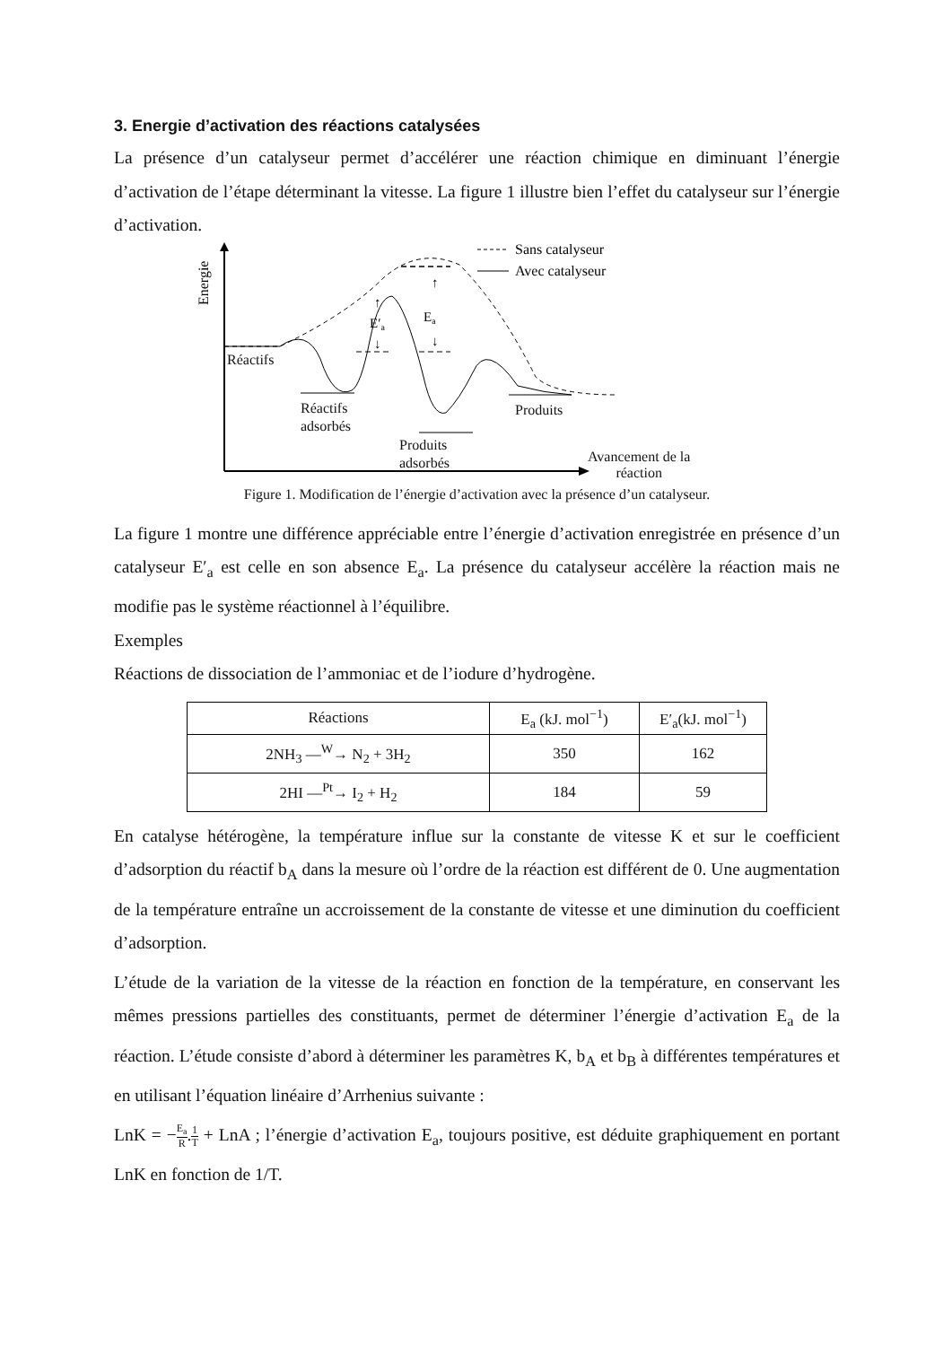3. Energie d’activation des réactions catalysées
La présence d’un catalyseur permet d’accélérer une réaction chimique en diminuant l’énergie d’activation de l’étape déterminant la vitesse. La figure 1 illustre bien l’effet du catalyseur sur l’énergie d’activation.
Energie
↑
↓
↑
↓
Ea
E′a
Sans catalyseur
Avec catalyseur
Réactifs
Réactifs
adsorbés
Produits
adsorbés
Produits
Avancement de la
réaction
Figure 1. Modification de l’énergie d’activation avec la présence d’un catalyseur.
La figure 1 montre une différence appréciable entre l’énergie d’activation enregistrée en présence d’un catalyseur E′<sub>a</sub> est celle en son absence E<sub>a</sub>. La présence du catalyseur accélère la réaction mais ne modifie pas le système réactionnel à l’équilibre.
Exemples
Réactions de dissociation de l’ammoniac et de l’iodure d’hydrogène.
| Réactions | E<sub>a</sub> (kJ. mol<sup>−1</sup>) | E′<sub>a</sub>(kJ. mol<sup>−1</sup>) |
| --- | --- | --- |
| 2NH<sub>3</sub> —<sup>W</sup>→ N<sub>2</sub> + 3H<sub>2</sub> | 350 | 162 |
| 2HI —<sup>Pt</sup>→ I<sub>2</sub> + H<sub>2</sub> | 184 | 59 |
En catalyse hétérogène, la température influe sur la constante de vitesse K et sur le coefficient d’adsorption du réactif b<sub>A</sub> dans la mesure où l’ordre de la réaction est différent de 0. Une augmentation de la température entraîne un accroissement de la constante de vitesse et une diminution du coefficient d’adsorption.
L’étude de la variation de la vitesse de la réaction en fonction de la température, en conservant les mêmes pressions partielles des constituants, permet de déterminer l’énergie d’activation E<sub>a</sub> de la réaction. L’étude consiste d’abord à déterminer les paramètres K, b<sub>A</sub> et b<sub>B</sub> à différentes températures et en utilisant l’équation linéaire d’Arrhenius suivante :
LnK = −E<sub>a</sub> R.1 T + LnA ; l’énergie d’activation E<sub>a</sub>, toujours positive, est déduite graphiquement en portant LnK en fonction de 1/T.